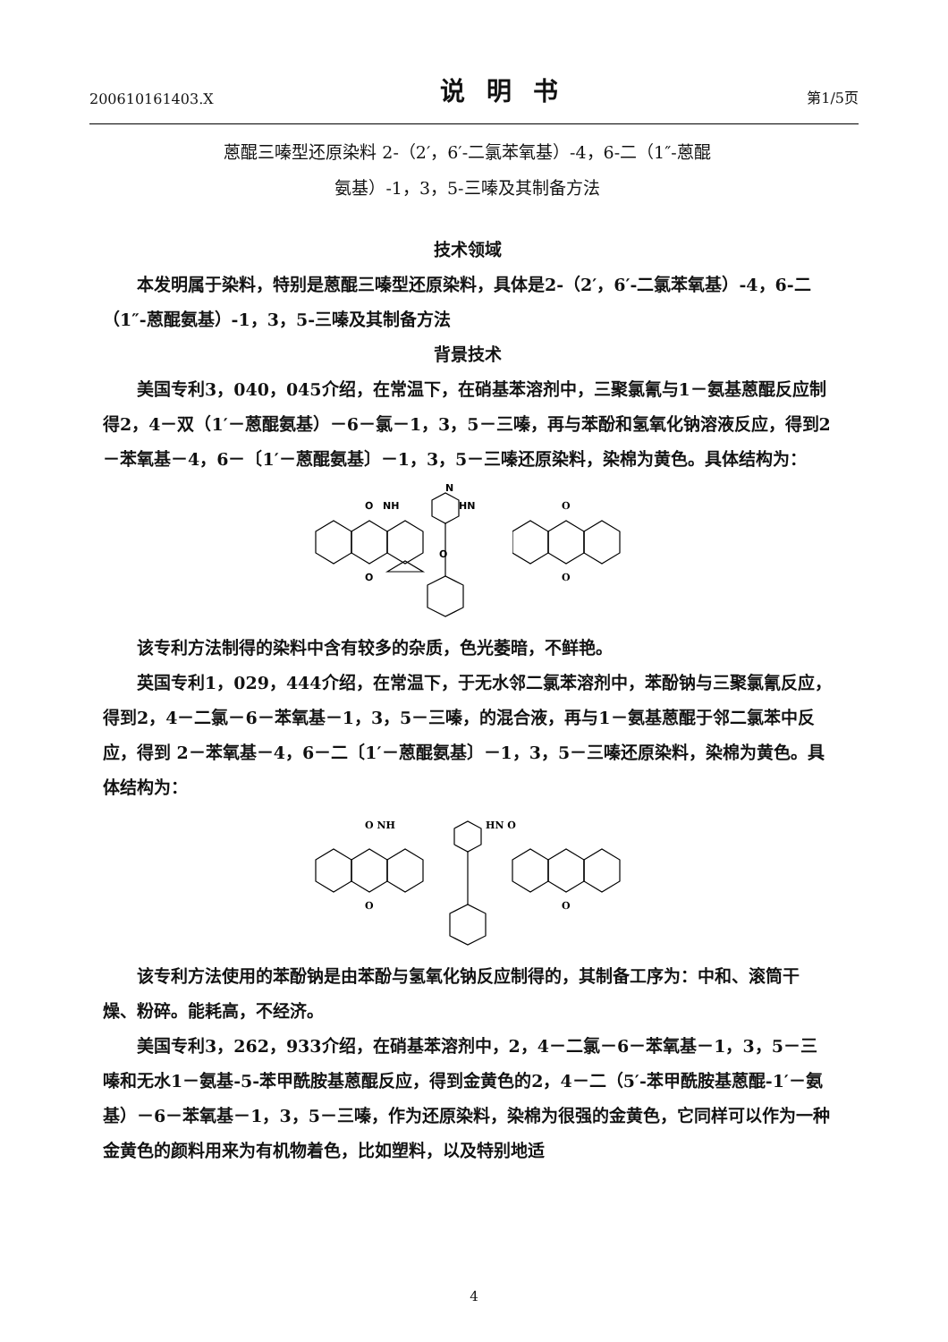200610161403.X 说明书 第1/5页
蒽醌三嗪型还原染料 2-（2′，6′-二氯苯氧基）-4，6-二（1″-蒽醌
氨基）-1，3，5-三嗪及其制备方法
技术领域
本发明属于染料，特别是蒽醌三嗪型还原染料，具体是2-（2′，6′-二氯苯氧基）-4，6-二（1″-蒽醌氨基）-1，3，5-三嗪及其制备方法
背景技术
美国专利3，040，045介绍，在常温下，在硝基苯溶剂中，三聚氯氰与1－氨基蒽醌反应制得2，4－双（1′－蒽醌氨基）－6－氯－1，3，5－三嗪，再与苯酚和氢氧化钠溶液反应，得到2－苯氧基－4，6－〔1′－蒽醌氨基〕－1，3，5－三嗪还原染料，染棉为黄色。具体结构为：
O
NH
HN
N
O
O
O
O
该专利方法制得的染料中含有较多的杂质，色光萎暗，不鲜艳。
英国专利1，029，444介绍，在常温下，于无水邻二氯苯溶剂中，苯酚钠与三聚氯氰反应，得到2，4－二氯－6－苯氧基－1，3，5－三嗪，的混合液，再与1－氨基蒽醌于邻二氯苯中反应，得到 2－苯氧基－4，6－二〔1′－蒽醌氨基〕－1，3，5－三嗪还原染料，染棉为黄色。具体结构为：
O NH
HN O
O
O
该专利方法使用的苯酚钠是由苯酚与氢氧化钠反应制得的，其制备工序为：中和、滚筒干燥、粉碎。能耗高，不经济。
美国专利3，262，933介绍，在硝基苯溶剂中，2，4－二氯－6－苯氧基－1，3，5－三嗪和无水1－氨基-5-苯甲酰胺基蒽醌反应，得到金黄色的2，4－二（5′-苯甲酰胺基蒽醌-1′－氨基）－6－苯氧基－1，3，5－三嗪，作为还原染料，染棉为很强的金黄色，它同样可以作为一种金黄色的颜料用来为有机物着色，比如塑料，以及特别地适
4